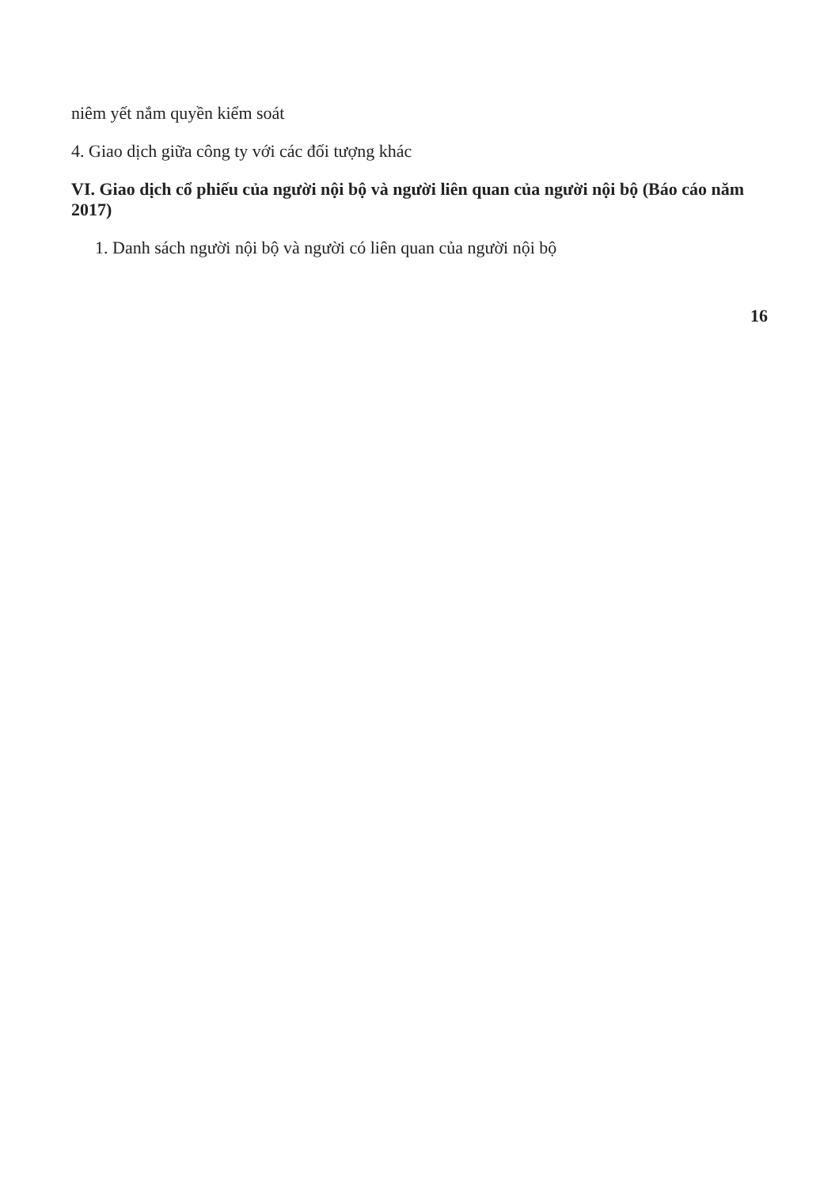niêm yết nắm quyền kiểm soát
4. Giao dịch giữa công ty với các đối tượng khác
VI. Giao dịch cổ phiếu của người nội bộ và người liên quan của người nội bộ (Báo cáo năm 2017)
1. Danh sách người nội bộ và người có liên quan của người nội bộ
16